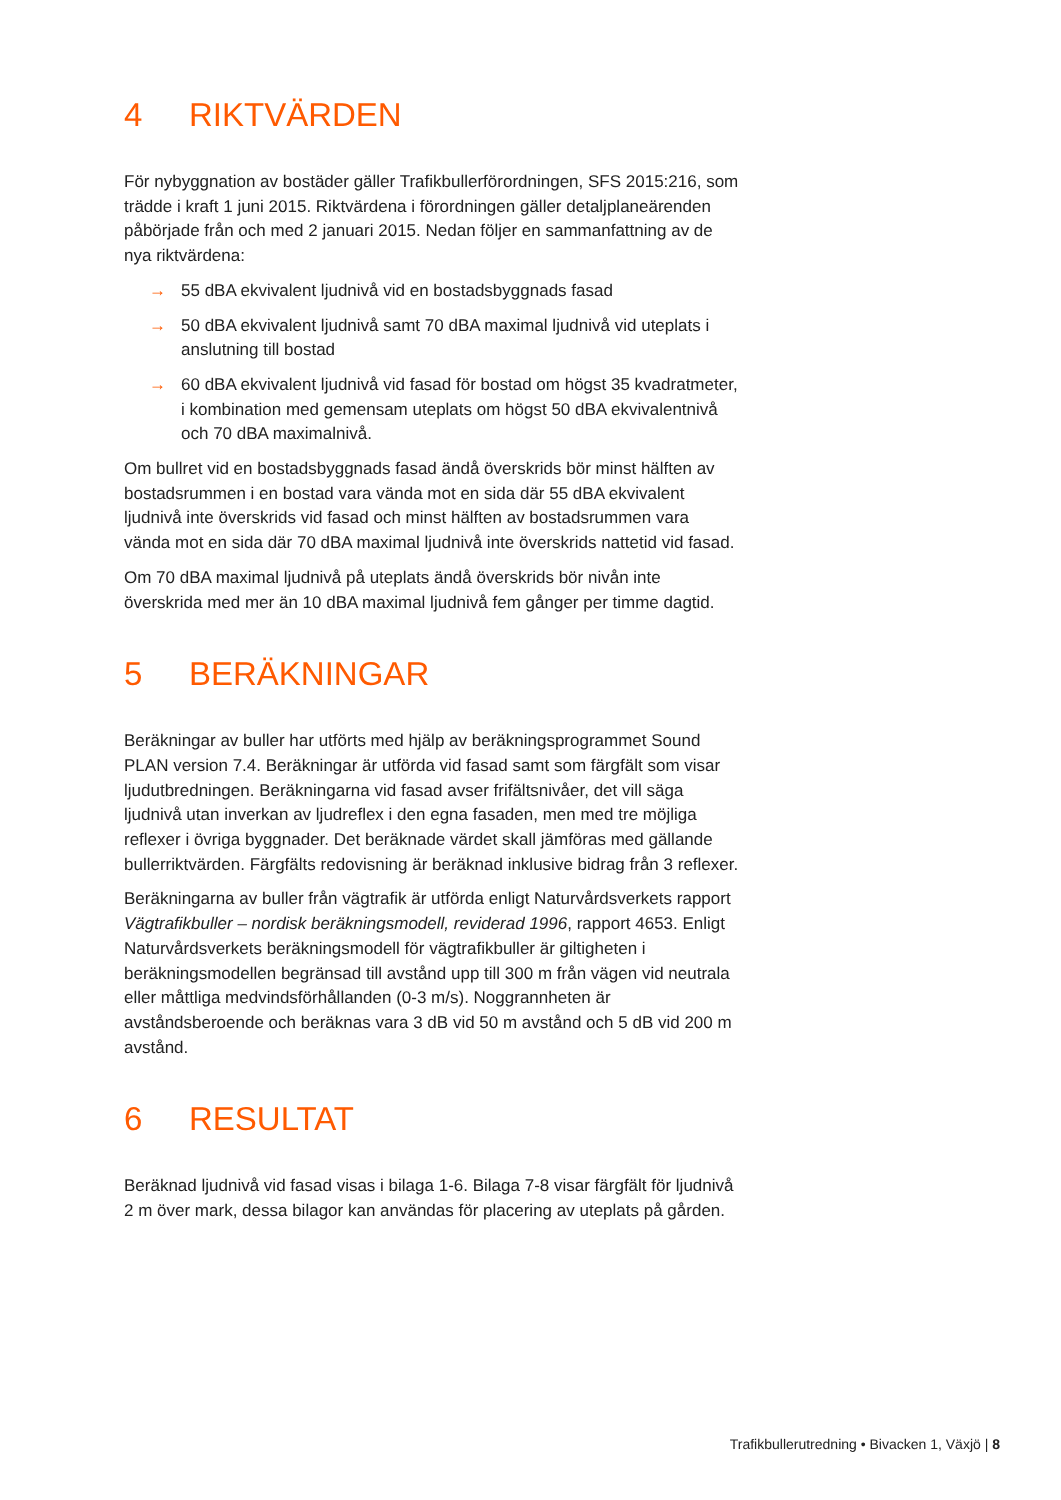4 RIKTVÄRDEN
För nybyggnation av bostäder gäller Trafikbullerförordningen, SFS 2015:216, som trädde i kraft 1 juni 2015. Riktvärdena i förordningen gäller detaljplaneärenden påbörjade från och med 2 januari 2015. Nedan följer en sammanfattning av de nya riktvärdena:
→ 55 dBA ekvivalent ljudnivå vid en bostadsbyggnads fasad
→ 50 dBA ekvivalent ljudnivå samt 70 dBA maximal ljudnivå vid uteplats i anslutning till bostad
→ 60 dBA ekvivalent ljudnivå vid fasad för bostad om högst 35 kvadratmeter, i kombination med gemensam uteplats om högst 50 dBA ekvivalentnivå och 70 dBA maximalnivå.
Om bullret vid en bostadsbyggnads fasad ändå överskrids bör minst hälften av bostadsrummen i en bostad vara vända mot en sida där 55 dBA ekvivalent ljudnivå inte överskrids vid fasad och minst hälften av bostadsrummen vara vända mot en sida där 70 dBA maximal ljudnivå inte överskrids nattetid vid fasad.
Om 70 dBA maximal ljudnivå på uteplats ändå överskrids bör nivån inte överskrida med mer än 10 dBA maximal ljudnivå fem gånger per timme dagtid.
5 BERÄKNINGAR
Beräkningar av buller har utförts med hjälp av beräkningsprogrammet Sound PLAN version 7.4. Beräkningar är utförda vid fasad samt som färgfält som visar ljudutbredningen. Beräkningarna vid fasad avser frifältsnivåer, det vill säga ljudnivå utan inverkan av ljudreflex i den egna fasaden, men med tre möjliga reflexer i övriga byggnader. Det beräknade värdet skall jämföras med gällande bullerriktvärden. Färgfälts redovisning är beräknad inklusive bidrag från 3 reflexer.
Beräkningarna av buller från vägtrafik är utförda enligt Naturvårdsverkets rapport Vägtrafikbuller – nordisk beräkningsmodell, reviderad 1996, rapport 4653. Enligt Naturvårdsverkets beräkningsmodell för vägtrafikbuller är giltigheten i beräkningsmodellen begränsad till avstånd upp till 300 m från vägen vid neutrala eller måttliga medvindsförhållanden (0-3 m/s). Noggrannheten är avståndsberoende och beräknas vara 3 dB vid 50 m avstånd och 5 dB vid 200 m avstånd.
6 RESULTAT
Beräknad ljudnivå vid fasad visas i bilaga 1-6. Bilaga 7-8 visar färgfält för ljudnivå 2 m över mark, dessa bilagor kan användas för placering av uteplats på gården.
Trafikbullerutredning • Bivacken 1, Växjö | 8